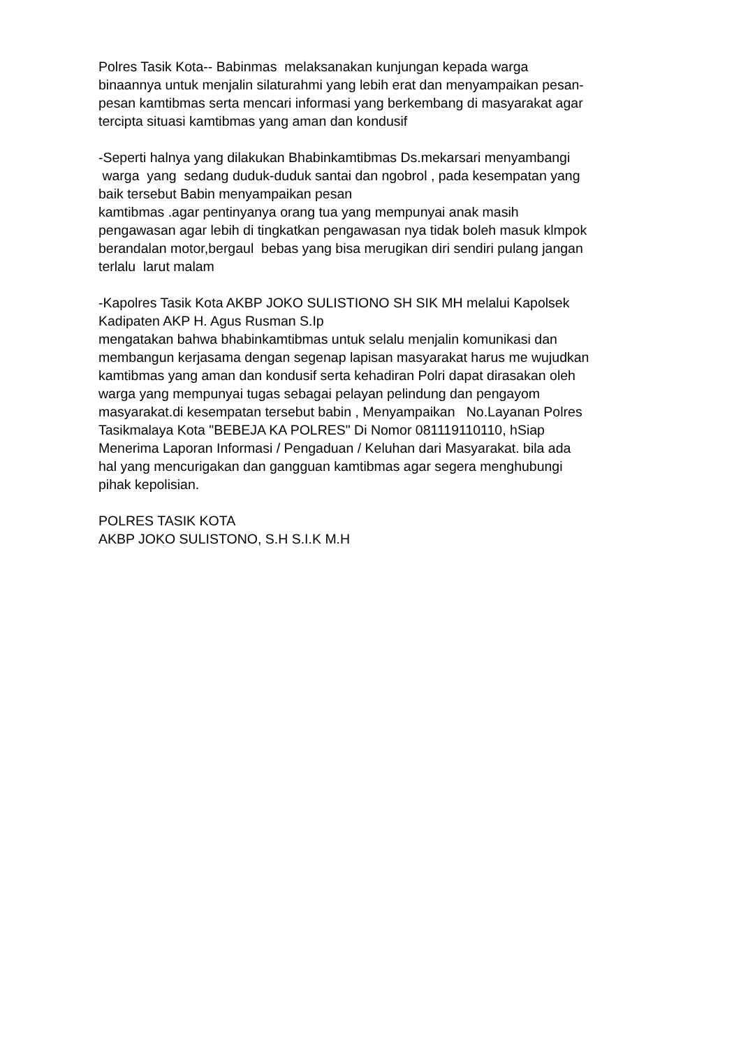Polres Tasik Kota-- Babinmas melaksanakan kunjungan kepada warga
binaannya untuk menjalin silaturahmi yang lebih erat dan menyampaikan pesan-
pesan kamtibmas serta mencari informasi yang berkembang di masyarakat agar
tercipta situasi kamtibmas yang aman dan kondusif
-Seperti halnya yang dilakukan Bhabinkamtibmas Ds.mekarsari menyambangi
warga yang sedang duduk-duduk santai dan ngobrol , pada kesempatan yang
baik tersebut Babin menyampaikan pesan
kamtibmas .agar pentinyanya orang tua yang mempunyai anak masih
pengawasan agar lebih di tingkatkan pengawasan nya tidak boleh masuk klmpok
berandalan motor,bergaul bebas yang bisa merugikan diri sendiri pulang jangan
terlalu larut malam
-Kapolres Tasik Kota AKBP JOKO SULISTIONO SH SIK MH melalui Kapolsek
Kadipaten AKP H. Agus Rusman S.Ip
mengatakan bahwa bhabinkamtibmas untuk selalu menjalin komunikasi dan
membangun kerjasama dengan segenap lapisan masyarakat harus me wujudkan
kamtibmas yang aman dan kondusif serta kehadiran Polri dapat dirasakan oleh
warga yang mempunyai tugas sebagai pelayan pelindung dan pengayom
masyarakat.di kesempatan tersebut babin , Menyampaikan No.Layanan Polres
Tasikmalaya Kota "BEBEJA KA POLRES" Di Nomor 081119110110, hSiap
Menerima Laporan Informasi / Pengaduan / Keluhan dari Masyarakat. bila ada
hal yang mencurigakan dan gangguan kamtibmas agar segera menghubungi
pihak kepolisian.
POLRES TASIK KOTA
AKBP JOKO SULISTONO, S.H S.I.K M.H